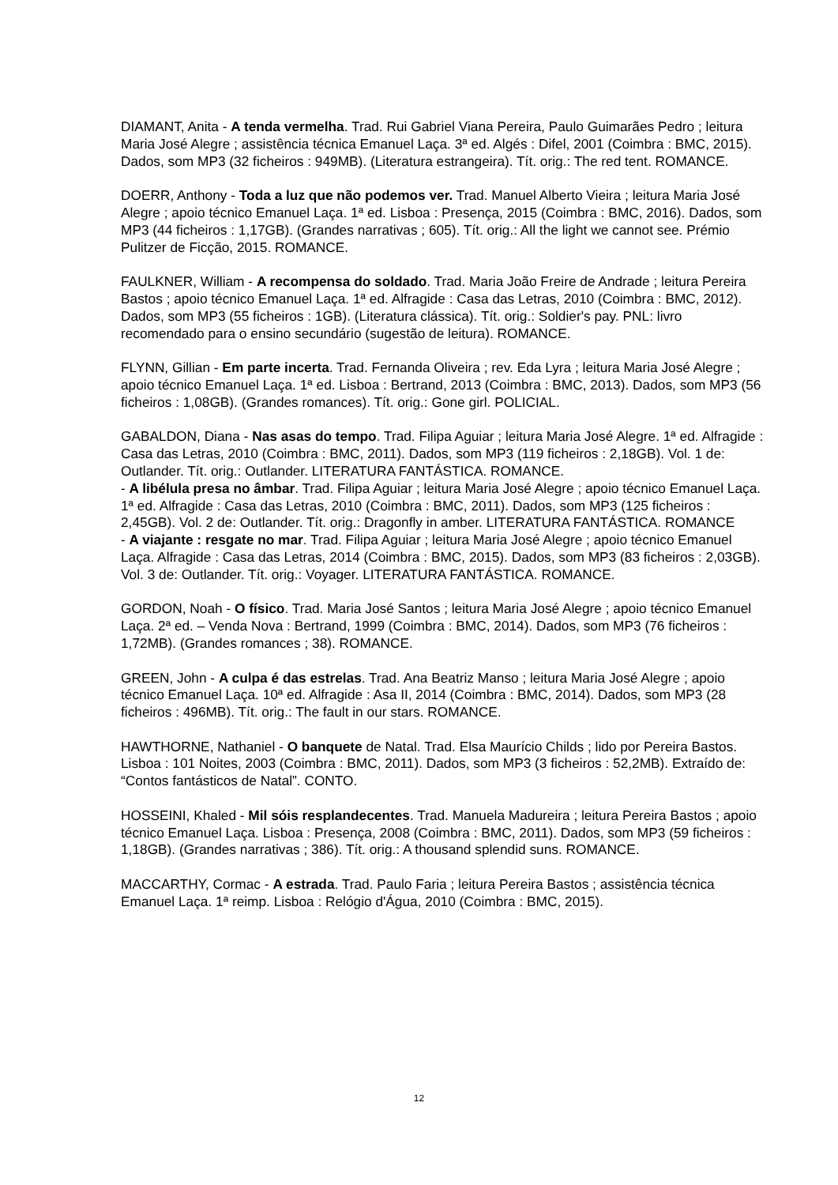DIAMANT, Anita - A tenda vermelha. Trad. Rui Gabriel Viana Pereira, Paulo Guimarães Pedro ; leitura Maria José Alegre ; assistência técnica Emanuel Laça. 3ª ed. Algés : Difel, 2001 (Coimbra : BMC, 2015). Dados, som MP3 (32 ficheiros : 949MB). (Literatura estrangeira). Tít. orig.: The red tent. ROMANCE.
DOERR, Anthony - Toda a luz que não podemos ver. Trad. Manuel Alberto Vieira ; leitura Maria José Alegre ; apoio técnico Emanuel Laça. 1ª ed. Lisboa : Presença, 2015 (Coimbra : BMC, 2016). Dados, som MP3 (44 ficheiros : 1,17GB). (Grandes narrativas ; 605). Tít. orig.: All the light we cannot see. Prémio Pulitzer de Ficção, 2015. ROMANCE.
FAULKNER, William - A recompensa do soldado. Trad. Maria João Freire de Andrade ; leitura Pereira Bastos ; apoio técnico Emanuel Laça. 1ª ed. Alfragide : Casa das Letras, 2010 (Coimbra : BMC, 2012). Dados, som MP3 (55 ficheiros : 1GB). (Literatura clássica). Tít. orig.: Soldier's pay. PNL: livro recomendado para o ensino secundário (sugestão de leitura). ROMANCE.
FLYNN, Gillian - Em parte incerta. Trad. Fernanda Oliveira ; rev. Eda Lyra ; leitura Maria José Alegre ; apoio técnico Emanuel Laça. 1ª ed. Lisboa : Bertrand, 2013 (Coimbra : BMC, 2013). Dados, som MP3 (56 ficheiros : 1,08GB). (Grandes romances). Tít. orig.: Gone girl. POLICIAL.
GABALDON, Diana - Nas asas do tempo. Trad. Filipa Aguiar ; leitura Maria José Alegre. 1ª ed. Alfragide : Casa das Letras, 2010 (Coimbra : BMC, 2011). Dados, som MP3 (119 ficheiros : 2,18GB). Vol. 1 de: Outlander. Tít. orig.: Outlander. LITERATURA FANTÁSTICA. ROMANCE.
- A libélula presa no âmbar. Trad. Filipa Aguiar ; leitura Maria José Alegre ; apoio técnico Emanuel Laça. 1ª ed. Alfragide : Casa das Letras, 2010 (Coimbra : BMC, 2011). Dados, som MP3 (125 ficheiros : 2,45GB). Vol. 2 de: Outlander. Tít. orig.: Dragonfly in amber. LITERATURA FANTÁSTICA. ROMANCE
- A viajante : resgate no mar. Trad. Filipa Aguiar ; leitura Maria José Alegre ; apoio técnico Emanuel Laça. Alfragide : Casa das Letras, 2014 (Coimbra : BMC, 2015). Dados, som MP3 (83 ficheiros : 2,03GB). Vol. 3 de: Outlander. Tít. orig.: Voyager. LITERATURA FANTÁSTICA. ROMANCE.
GORDON, Noah - O físico. Trad. Maria José Santos ; leitura Maria José Alegre ; apoio técnico Emanuel Laça. 2ª ed. – Venda Nova : Bertrand, 1999 (Coimbra : BMC, 2014). Dados, som MP3 (76 ficheiros : 1,72MB). (Grandes romances ; 38). ROMANCE.
GREEN, John - A culpa é das estrelas. Trad. Ana Beatriz Manso ; leitura Maria José Alegre ; apoio técnico Emanuel Laça. 10ª ed. Alfragide : Asa II, 2014 (Coimbra : BMC, 2014). Dados, som MP3 (28 ficheiros : 496MB). Tít. orig.: The fault in our stars. ROMANCE.
HAWTHORNE, Nathaniel - O banquete de Natal. Trad. Elsa Maurício Childs ; lido por Pereira Bastos. Lisboa : 101 Noites, 2003 (Coimbra : BMC, 2011). Dados, som MP3 (3 ficheiros : 52,2MB). Extraído de: “Contos fantásticos de Natal”. CONTO.
HOSSEINI, Khaled - Mil sóis resplandecentes. Trad. Manuela Madureira ; leitura Pereira Bastos ; apoio técnico Emanuel Laça. Lisboa : Presença, 2008 (Coimbra : BMC, 2011). Dados, som MP3 (59 ficheiros : 1,18GB). (Grandes narrativas ; 386). Tít. orig.: A thousand splendid suns. ROMANCE.
MACCARTHY, Cormac - A estrada. Trad. Paulo Faria ; leitura Pereira Bastos ; assistência técnica Emanuel Laça. 1ª reimp. Lisboa : Relógio d'Água, 2010 (Coimbra : BMC, 2015).
12